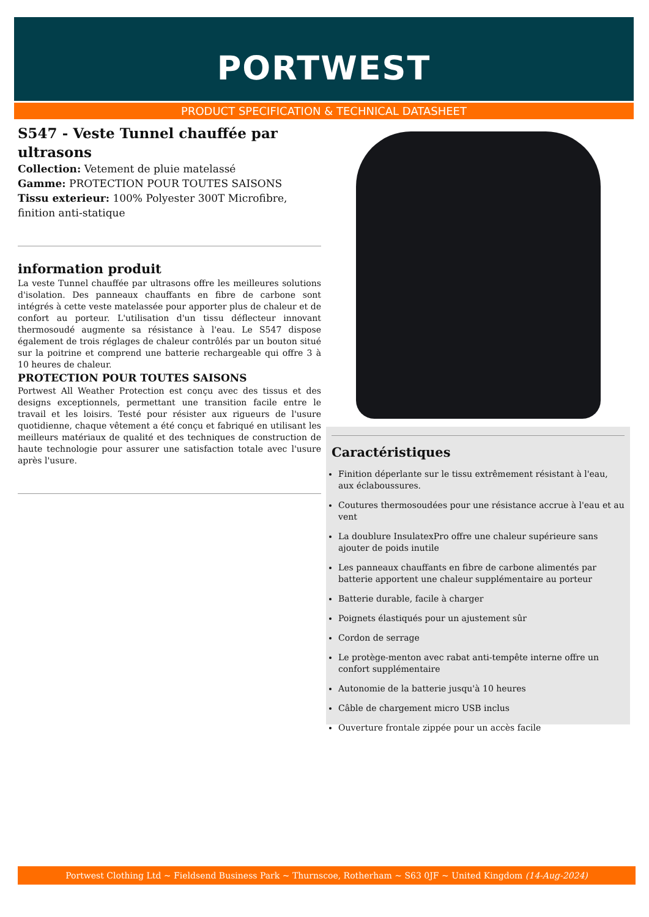PORTWEST
PRODUCT SPECIFICATION & TECHNICAL DATASHEET
S547 - Veste Tunnel chauffée par ultrasons
Collection: Vetement de pluie matelassé
Gamme: PROTECTION POUR TOUTES SAISONS
Tissu exterieur: 100% Polyester 300T Microfibre, finition anti-statique
information produit
La veste Tunnel chauffée par ultrasons offre les meilleures solutions d'isolation. Des panneaux chauffants en fibre de carbone sont intégrés à cette veste matelassée pour apporter plus de chaleur et de confort au porteur. L'utilisation d'un tissu déflecteur innovant thermosoudé augmente sa résistance à l'eau. Le S547 dispose également de trois réglages de chaleur contrôlés par un bouton situé sur la poitrine et comprend une batterie rechargeable qui offre 3 à 10 heures de chaleur.
PROTECTION POUR TOUTES SAISONS
Portwest All Weather Protection est conçu avec des tissus et des designs exceptionnels, permettant une transition facile entre le travail et les loisirs. Testé pour résister aux rigueurs de l'usure quotidienne, chaque vêtement a été conçu et fabriqué en utilisant les meilleurs matériaux de qualité et des techniques de construction de haute technologie pour assurer une satisfaction totale avec l'usure après l'usure.
Caractéristiques
Finition déperlante sur le tissu extrêmement résistant à l'eau, aux éclaboussures.
Coutures thermosoudées pour une résistance accrue à l'eau et au vent
La doublure InsulatexPro offre une chaleur supérieure sans ajouter de poids inutile
Les panneaux chauffants en fibre de carbone alimentés par batterie apportent une chaleur supplémentaire au porteur
Batterie durable, facile à charger
Poignets élastiqués pour un ajustement sûr
Cordon de serrage
Le protège-menton avec rabat anti-tempête interne offre un confort supplémentaire
Autonomie de la batterie jusqu'à 10 heures
Câble de chargement micro USB inclus
Ouverture frontale zippée pour un accès facile
Portwest Clothing Ltd ~ Fieldsend Business Park ~ Thurnscoe, Rotherham ~ S63 0JF ~ United Kingdom (14-Aug-2024)